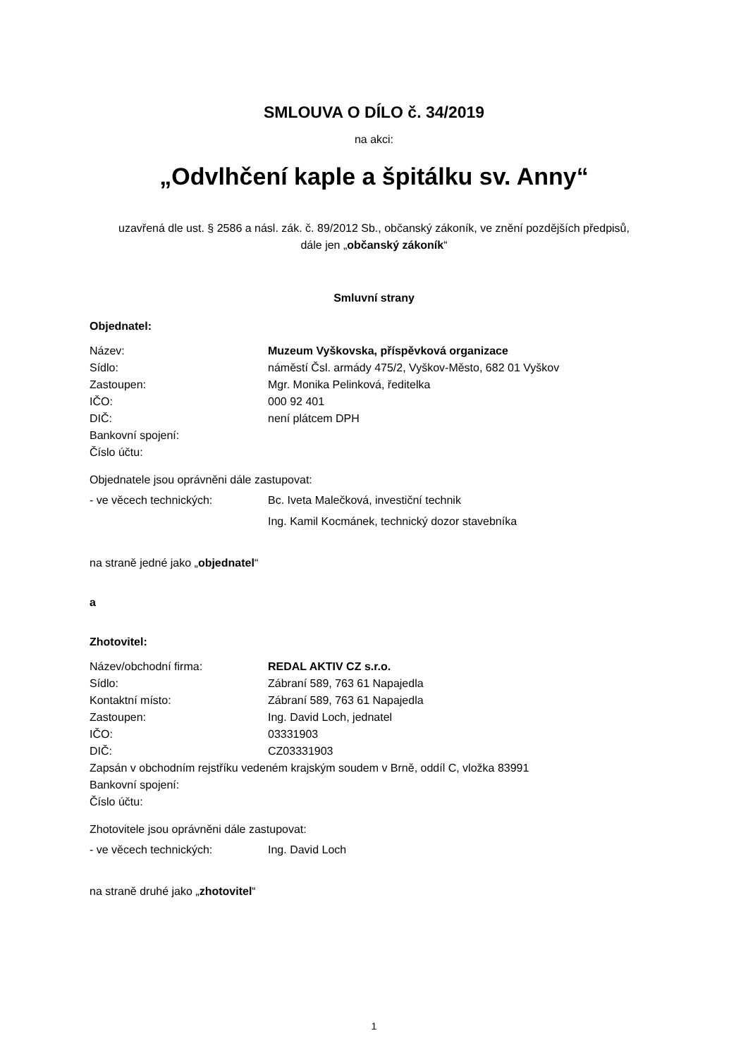SMLOUVA O DÍLO č. 34/2019
na akci:
„Odvlhčení kaple a špitálku sv. Anny“
uzavřená dle ust. § 2586 a násl. zák. č. 89/2012 Sb., občanský zákoník, ve znění pozdějších předpisů,
dále jen „občanský zákoník“
Smluvní strany
Objednatel:
Název: Muzeum Vyškovska, příspěvková organizace
Sídlo: náměstí Čsl. armády 475/2, Vyškov-Město, 682 01 Vyškov
Zastoupen: Mgr. Monika Pelinková, ředitelka
IČO: 000 92 401
DIČ: není plátcem DPH
Bankovní spojení:
Číslo účtu:
Objednatele jsou oprávněni dále zastupovat:
- ve věcech technických: Bc. Iveta Malečková, investiční technik
Ing. Kamil Kocmánek, technický dozor stavebníka
na straně jedné jako „objednatel“
a
Zhotovitel:
Název/obchodní firma: REDAL AKTIV CZ s.r.o.
Sídlo: Zábraní 589, 763 61 Napajedla
Kontaktní místo: Zábraní 589, 763 61 Napajedla
Zastoupen: Ing. David Loch, jednatel
IČO: 03331903
DIČ: CZ03331903
Zapsán v obchodním rejstříku vedeném krajským soudem v Brně, oddíl C, vložka 83991
Bankovní spojení:
Číslo účtu:
Zhotovitele jsou oprávněni dále zastupovat:
- ve věcech technických: Ing. David Loch
na straně druhé jako „zhotovitel“
1